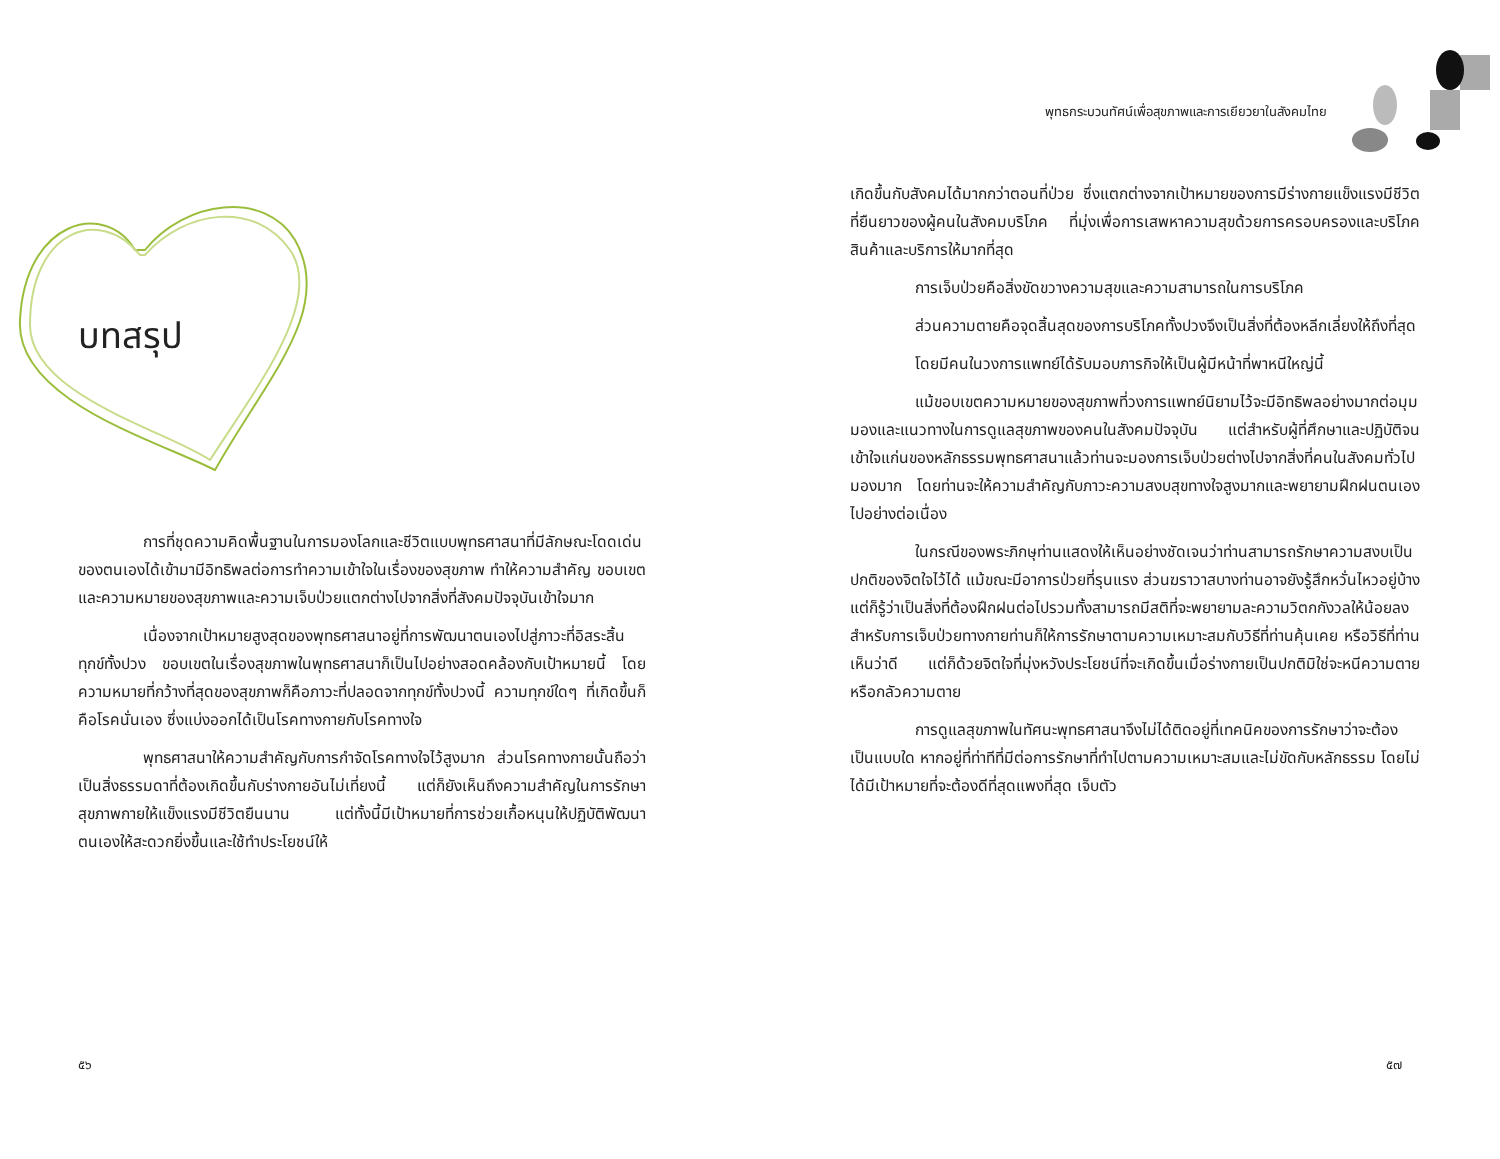บทสรุป
การที่ชุดความคิดพื้นฐานในการมองโลกและชีวิตแบบพุทธศาสนาที่มีลักษณะโดดเด่นของตนเองได้เข้ามามีอิทธิพลต่อการทำความเข้าใจในเรื่องของสุขภาพ ทำให้ความสำคัญ ขอบเขต และความหมายของสุขภาพและความเจ็บป่วยแตกต่างไปจากสิ่งที่สังคมปัจจุบันเข้าใจมาก
เนื่องจากเป้าหมายสูงสุดของพุทธศาสนาอยู่ที่การพัฒนาตนเองไปสู่ภาวะที่อิสระสิ้นทุกข์ทั้งปวง ขอบเขตในเรื่องสุขภาพในพุทธศาสนาก็เป็นไปอย่างสอดคล้องกับเป้าหมายนี้ โดยความหมายที่กว้างที่สุดของสุขภาพก็คือภาวะที่ปลอดจากทุกข์ทั้งปวงนี้ ความทุกข์ใดๆ ที่เกิดขึ้นก็คือโรคนั่นเอง ซึ่งแบ่งออกได้เป็นโรคทางกายกับโรคทางใจ
พุทธศาสนาให้ความสำคัญกับการกำจัดโรคทางใจไว้สูงมาก ส่วนโรคทางกายนั้นถือว่าเป็นสิ่งธรรมดาที่ต้องเกิดขึ้นกับร่างกายอันไม่เที่ยงนี้ แต่ก็ยังเห็นถึงความสำคัญในการรักษาสุขภาพกายให้แข็งแรงมีชีวิตยืนนาน แต่ทั้งนี้มีเป้าหมายที่การช่วยเกื้อหนุนให้ปฏิบัติพัฒนาตนเองให้สะดวกยิ่งขึ้นและใช้ทำประโยชน์ให้
๕๖
พุทธกระบวนทัศน์เพื่อสุขภาพและการเยียวยาในสังคมไทย
เกิดขึ้นกับสังคมได้มากกว่าตอนที่ป่วย ซึ่งแตกต่างจากเป้าหมายของการมีร่างกายแข็งแรงมีชีวิตที่ยืนยาวของผู้คนในสังคมบริโภค ที่มุ่งเพื่อการเสพหาความสุขด้วยการครอบครองและบริโภคสินค้าและบริการให้มากที่สุด
การเจ็บป่วยคือสิ่งขัดขวางความสุขและความสามารถในการบริโภค
ส่วนความตายคือจุดสิ้นสุดของการบริโภคทั้งปวงจึงเป็นสิ่งที่ต้องหลีกเลี่ยงให้ถึงที่สุด
โดยมีคนในวงการแพทย์ได้รับมอบภารกิจให้เป็นผู้มีหน้าที่พาหนีใหญ่นี้
แม้ขอบเขตความหมายของสุขภาพที่วงการแพทย์นิยามไว้จะมีอิทธิพลอย่างมากต่อมุมมองและแนวทางในการดูแลสุขภาพของคนในสังคมปัจจุบัน แต่สำหรับผู้ที่ศึกษาและปฏิบัติจนเข้าใจแก่นของหลักธรรมพุทธศาสนาแล้วท่านจะมองการเจ็บป่วยต่างไปจากสิ่งที่คนในสังคมทั่วไปมองมาก โดยท่านจะให้ความสำคัญกับภาวะความสงบสุขทางใจสูงมากและพยายามฝึกฝนตนเองไปอย่างต่อเนื่อง
ในกรณีของพระภิกษุท่านแสดงให้เห็นอย่างชัดเจนว่าท่านสามารถรักษาความสงบเป็นปกติของจิตใจไว้ได้ แม้ขณะมีอาการป่วยที่รุนแรง ส่วนฆราวาสบางท่านอาจยังรู้สึกหวั่นไหวอยู่บ้างแต่ก็รู้ว่าเป็นสิ่งที่ต้องฝึกฝนต่อไปรวมทั้งสามารถมีสติที่จะพยายามละความวิตกกังวลให้น้อยลง สำหรับการเจ็บป่วยทางกายท่านก็ให้การรักษาตามความเหมาะสมกับวิธีที่ท่านคุ้นเคย หรือวิธีที่ท่านเห็นว่าดี แต่ก็ด้วยจิตใจที่มุ่งหวังประโยชน์ที่จะเกิดขึ้นเมื่อร่างกายเป็นปกติมิใช่จะหนีความตายหรือกลัวความตาย
การดูแลสุขภาพในทัศนะพุทธศาสนาจึงไม่ได้ติดอยู่ที่เทคนิคของการรักษาว่าจะต้องเป็นแบบใด หากอยู่ที่ท่าทีที่มีต่อการรักษาที่ทำไปตามความเหมาะสมและไม่ขัดกับหลักธรรม โดยไม่ได้มีเป้าหมายที่จะต้องดีที่สุดแพงที่สุด เจ็บตัว
๕๗